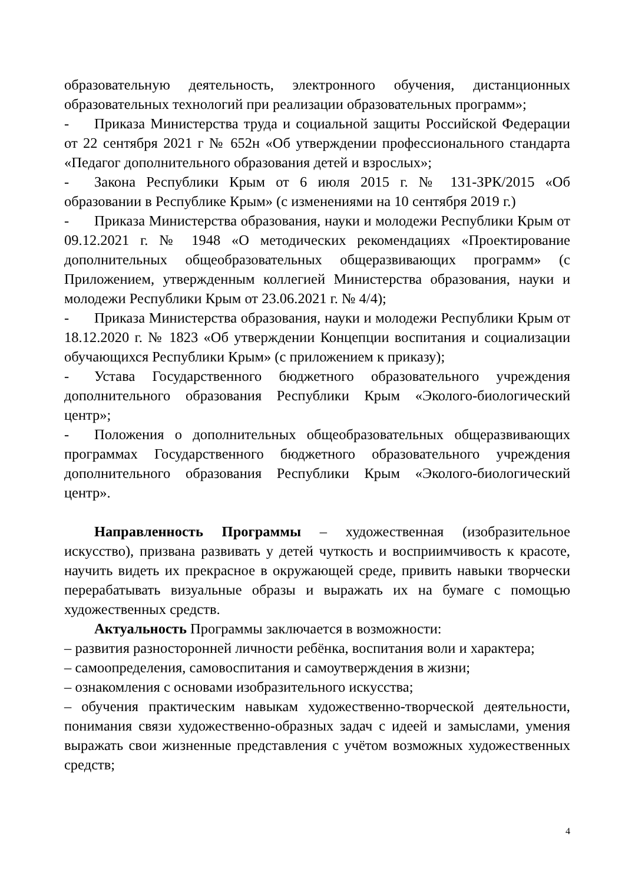образовательную деятельность, электронного обучения, дистанционных образовательных технологий при реализации образовательных программ»;
- Приказа Министерства труда и социальной защиты Российской Федерации от 22 сентября 2021 г № 652н «Об утверждении профессионального стандарта «Педагог дополнительного образования детей и взрослых»;
- Закона Республики Крым от 6 июля 2015 г. № 131-ЗРК/2015 «Об образовании в Республике Крым» (с изменениями на 10 сентября 2019 г.)
- Приказа Министерства образования, науки и молодежи Республики Крым от 09.12.2021 г. № 1948 «О методических рекомендациях «Проектирование дополнительных общеобразовательных общеразвивающих программ» (с Приложением, утвержденным коллегией Министерства образования, науки и молодежи Республики Крым от 23.06.2021 г. № 4/4);
- Приказа Министерства образования, науки и молодежи Республики Крым от 18.12.2020 г. № 1823 «Об утверждении Концепции воспитания и социализации обучающихся Республики Крым» (с приложением к приказу);
- Устава Государственного бюджетного образовательного учреждения дополнительного образования Республики Крым «Эколого-биологический центр»;
- Положения о дополнительных общеобразовательных общеразвивающих программах Государственного бюджетного образовательного учреждения дополнительного образования Республики Крым «Эколого-биологический центр».
Направленность Программы – художественная (изобразительное искусство), призвана развивать у детей чуткость и восприимчивость к красоте, научить видеть их прекрасное в окружающей среде, привить навыки творчески перерабатывать визуальные образы и выражать их на бумаге с помощью художественных средств.
Актуальность Программы заключается в возможности:
– развития разносторонней личности ребёнка, воспитания воли и характера;
– самоопределения, самовоспитания и самоутверждения в жизни;
– ознакомления с основами изобразительного искусства;
– обучения практическим навыкам художественно-творческой деятельности, понимания связи художественно-образных задач с идеей и замыслами, умения выражать свои жизненные представления с учётом возможных художественных средств;
4